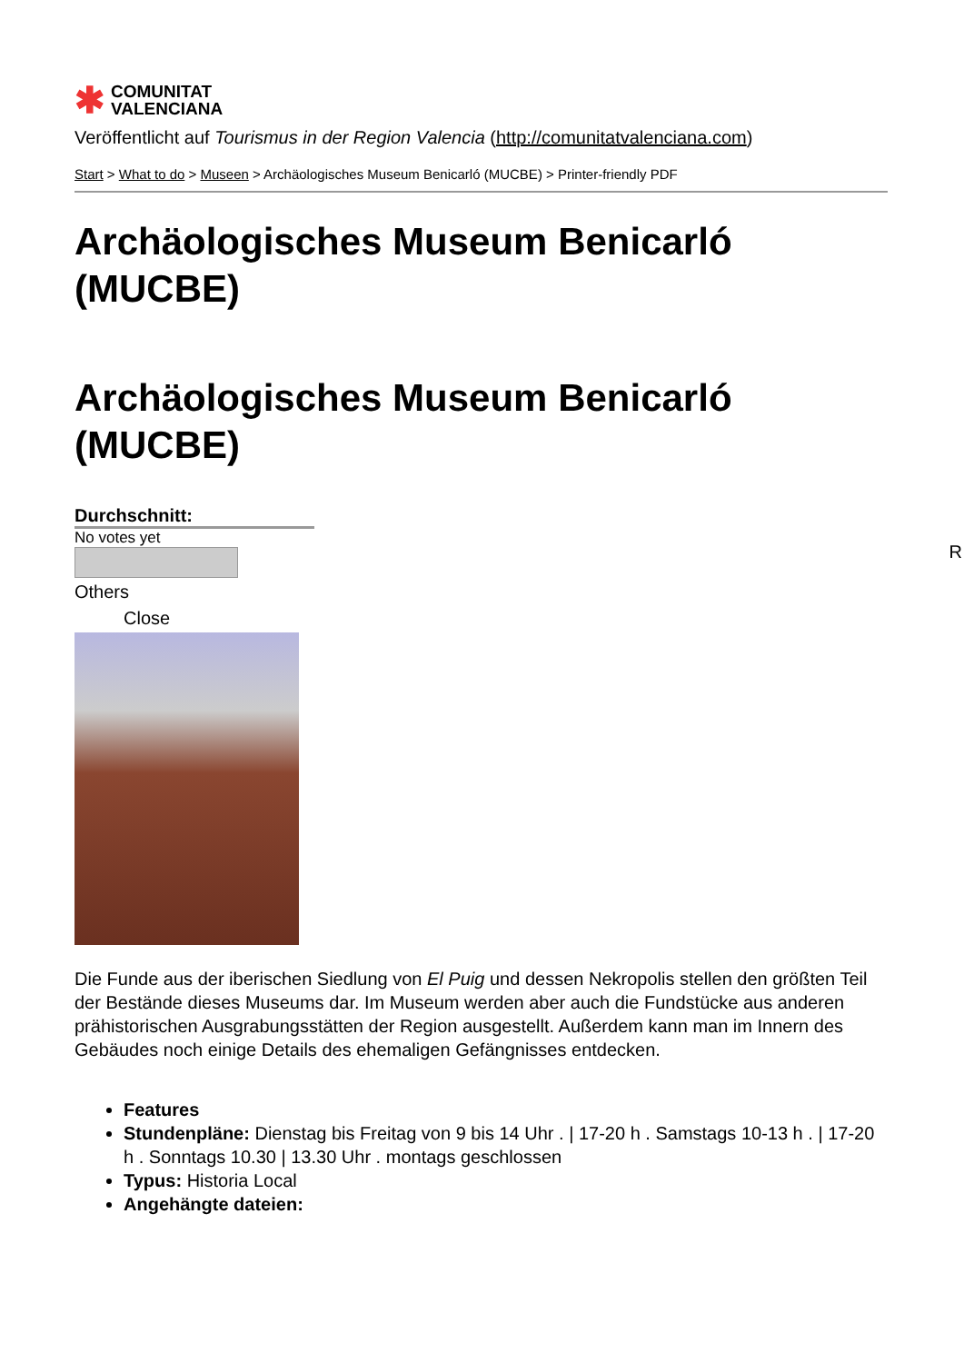✱ COMUNITAT
VALENCIANA
Veröffentlicht auf Tourismus in der Region Valencia (http://comunitatvalenciana.com)
Start > What to do > Museen > Archäologisches Museum Benicarló (MUCBE) > Printer-friendly PDF
Archäologisches Museum Benicarló (MUCBE)
Archäologisches Museum Benicarló (MUCBE)
Durchschnitt:
No votes yet
Others
Close
Die Funde aus der iberischen Siedlung von El Puig und dessen Nekropolis stellen den größten Teil der Bestände dieses Museums dar. Im Museum werden aber auch die Fundstücke aus anderen prähistorischen Ausgrabungsstätten der Region ausgestellt. Außerdem kann man im Innern des Gebäudes noch einige Details des ehemaligen Gefängnisses entdecken.
Features
Stundenpläne: Dienstag bis Freitag von 9 bis 14 Uhr . | 17-20 h . Samstags 10-13 h . | 17-20 h . Sonntags 10.30 | 13.30 Uhr . montags geschlossen
Typus: Historia Local
Angehängte dateien:
R